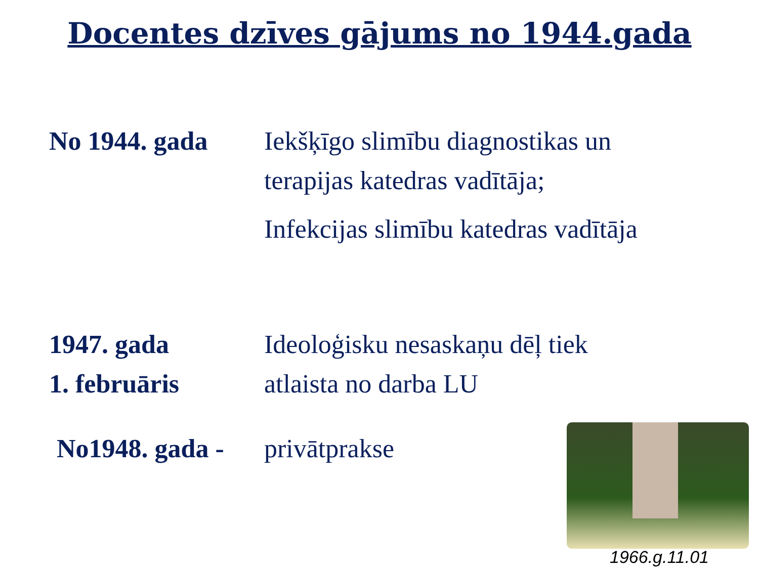Docentes dzīves gājums no 1944.gada
No 1944. gada Iekšķīgo slimību diagnostikas un
terapijas katedras vadītāja;
Infekcijas slimību katedras vadītāja
1947. gada
1. februāris
Ideoloģisku nesaskaņu dēļ tiek
atlaista no darba LU
No1948. gada -
privātprakse
1966.g.11.01